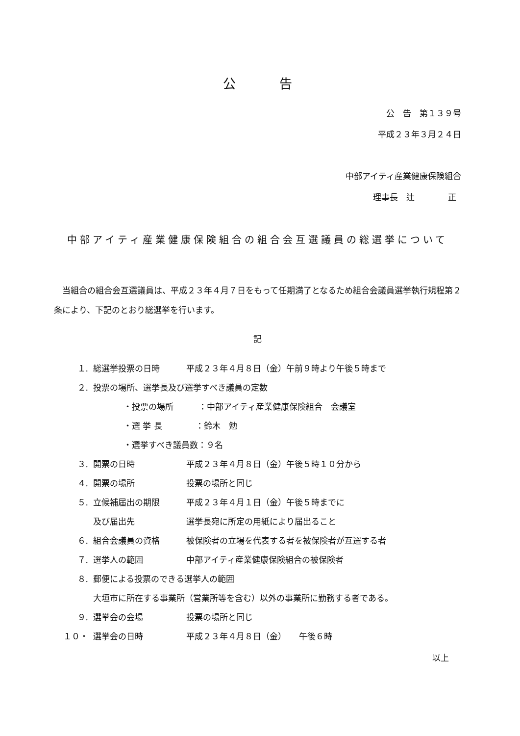公 告
公　告　第１３９号
平成２３年３月２４日
中部アイティ産業健康保険組合
理事長　辻　　　　正
中部アイティ産業健康保険組合の組合会互選議員の総選挙について
当組合の組合会互選議員は、平成２３年４月７日をもって任期満了となるため組合会議員選挙執行規程第２条により、下記のとおり総選挙を行います。
記
１. 総選挙投票の日時 平成２３年４月８日（金）午前９時より午後５時まで
２. 投票の場所、選挙長及び選挙すべき議員の定数
・投票の場所　　　：中部アイティ産業健康保険組合　会議室
・選 挙 長　　　　：鈴木　勉
・選挙すべき議員数：９名
３. 開票の日時 平成２３年４月８日（金）午後５時１０分から
４. 開票の場所 投票の場所と同じ
５. 立候補届出の期限 平成２３年４月１日（金）午後５時までに
及び届出先 選挙長宛に所定の用紙により届出ること
６. 組合会議員の資格 被保険者の立場を代表する者を被保険者が互選する者
７. 選挙人の範囲 中部アイティ産業健康保険組合の被保険者
８. 郵便による投票のできる選挙人の範囲
大垣市に所在する事業所（営業所等を含む）以外の事業所に勤務する者である。
９. 選挙会の会場 投票の場所と同じ
１０・ 選挙会の日時 平成２３年４月８日（金）　　午後６時
以上